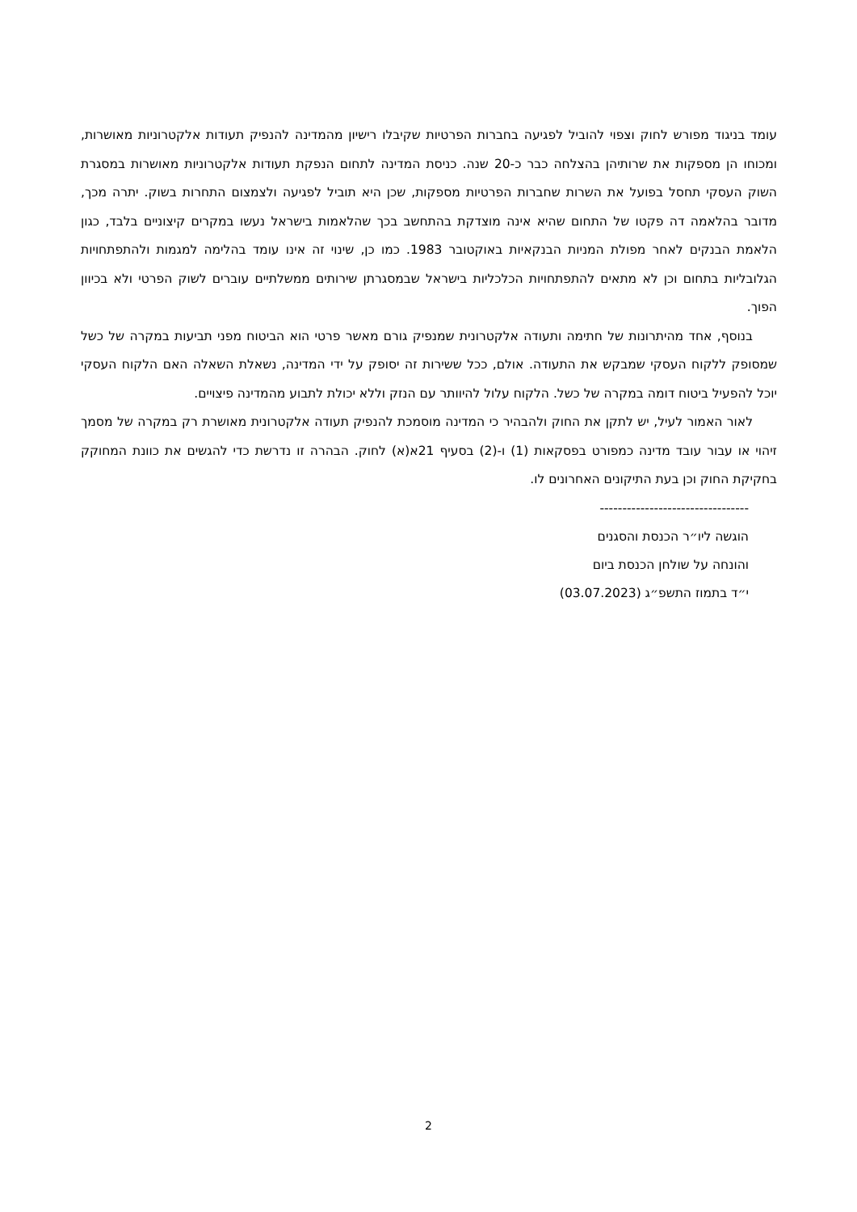עומד בניגוד מפורש לחוק וצפוי להוביל לפגיעה בחברות הפרטיות שקיבלו רישיון מהמדינה להנפיק תעודות אלקטרוניות מאושרות, ומכוחו הן מספקות את שרותיהן בהצלחה כבר כ-20 שנה. כניסת המדינה לתחום הנפקת תעודות אלקטרוניות מאושרות במסגרת השוק העסקי תחסל בפועל את השרות שחברות הפרטיות מספקות, שכן היא תוביל לפגיעה ולצמצום התחרות בשוק. יתרה מכך, מדובר בהלאמה דה פקטו של התחום שהיא אינה מוצדקת בהתחשב בכך שהלאמות בישראל נעשו במקרים קיצוניים בלבד, כגון הלאמת הבנקים לאחר מפולת המניות הבנקאיות באוקטובר 1983. כמו כן, שינוי זה אינו עומד בהלימה למגמות ולהתפתחויות הגלובליות בתחום וכן לא מתאים להתפתחויות הכלכליות בישראל שבמסגרתן שירותים ממשלתיים עוברים לשוק הפרטי ולא בכיוון הפוך.
בנוסף, אחד מהיתרונות של חתימה ותעודה אלקטרונית שמנפיק גורם מאשר פרטי הוא הביטוח מפני תביעות במקרה של כשל שמסופק ללקוח העסקי שמבקש את התעודה. אולם, ככל ששירות זה יסופק על ידי המדינה, נשאלת השאלה האם הלקוח העסקי יוכל להפעיל ביטוח דומה במקרה של כשל. הלקוח עלול להיוותר עם הנזק וללא יכולת לתבוע מהמדינה פיצויים.
לאור האמור לעיל, יש לתקן את החוק ולהבהיר כי המדינה מוסמכת להנפיק תעודה אלקטרונית מאושרת רק במקרה של מסמך זיהוי או עבור עובד מדינה כמפורט בפסקאות (1) ו-(2) בסעיף 21א(א) לחוק. הבהרה זו נדרשת כדי להגשים את כוונת המחוקק בחקיקת החוק וכן בעת התיקונים האחרונים לו.
---------------------------------
הוגשה ליו״ר הכנסת והסגנים
והונחה על שולחן הכנסת ביום
י״ד בתמוז התשפ״ג (03.07.2023)
2